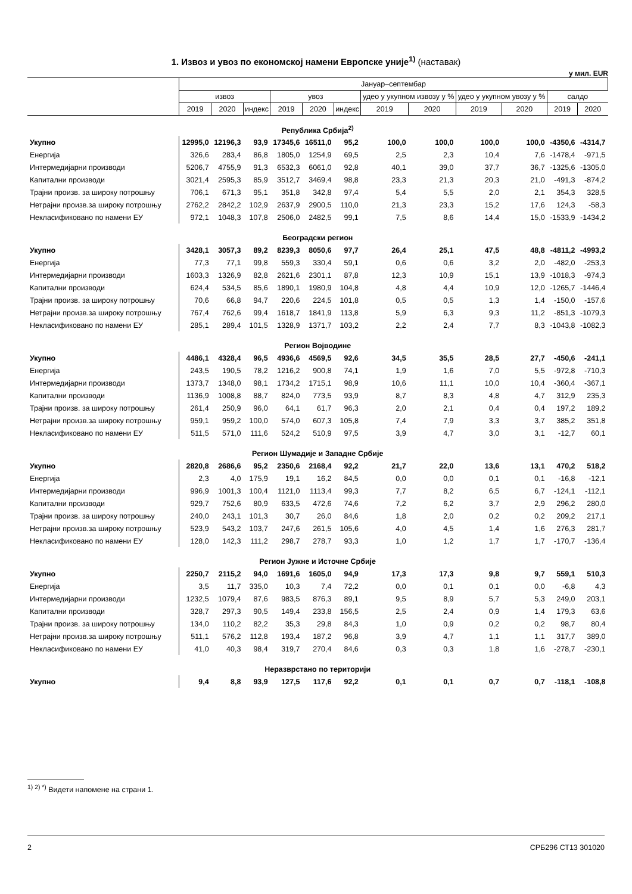1. Извоз и увоз по економској намени Европске уније<sup>1)</sup> (наставак)
у мил. EUR
| | Јануар–септембар | | | | | | | | | | | |
| --- | --- | --- | --- | --- | --- | --- | --- | --- | --- | --- | --- | --- |
| | извоз | | | увоз | | | удео у укупном извозу у % | | удео у укупном увозу у % | | салдо | |
| | 2019 | 2020 | индекс | 2019 | 2020 | индекс | 2019 | 2020 | 2019 | 2020 | 2019 | 2020 |
| Република Србија<sup>2)</sup> | | | | | | | | | | | | |
| Укупно | 12995,0 | 12196,3 | 93,9 | 17345,6 | 16511,0 | 95,2 | 100,0 | 100,0 | 100,0 | 100,0 | -4350,6 | -4314,7 |
| Енергија | 326,6 | 283,4 | 86,8 | 1805,0 | 1254,9 | 69,5 | 2,5 | 2,3 | 10,4 | 7,6 | -1478,4 | -971,5 |
| Интермедијарни производи | 5206,7 | 4755,9 | 91,3 | 6532,3 | 6061,0 | 92,8 | 40,1 | 39,0 | 37,7 | 36,7 | -1325,6 | -1305,0 |
| Капитални производи | 3021,4 | 2595,3 | 85,9 | 3512,7 | 3469,4 | 98,8 | 23,3 | 21,3 | 20,3 | 21,0 | -491,3 | -874,2 |
| Трајни произв. за широку потрошњу | 706,1 | 671,3 | 95,1 | 351,8 | 342,8 | 97,4 | 5,4 | 5,5 | 2,0 | 2,1 | 354,3 | 328,5 |
| Нетрајни произв.за широку потрошњу | 2762,2 | 2842,2 | 102,9 | 2637,9 | 2900,5 | 110,0 | 21,3 | 23,3 | 15,2 | 17,6 | 124,3 | -58,3 |
| Некласификовано по намени ЕУ | 972,1 | 1048,3 | 107,8 | 2506,0 | 2482,5 | 99,1 | 7,5 | 8,6 | 14,4 | 15,0 | -1533,9 | -1434,2 |
| Београдски регион | | | | | | | | | | | | |
| Укупно | 3428,1 | 3057,3 | 89,2 | 8239,3 | 8050,6 | 97,7 | 26,4 | 25,1 | 47,5 | 48,8 | -4811,2 | -4993,2 |
| Енергија | 77,3 | 77,1 | 99,8 | 559,3 | 330,4 | 59,1 | 0,6 | 0,6 | 3,2 | 2,0 | -482,0 | -253,3 |
| Интермедијарни производи | 1603,3 | 1326,9 | 82,8 | 2621,6 | 2301,1 | 87,8 | 12,3 | 10,9 | 15,1 | 13,9 | -1018,3 | -974,3 |
| Капитални производи | 624,4 | 534,5 | 85,6 | 1890,1 | 1980,9 | 104,8 | 4,8 | 4,4 | 10,9 | 12,0 | -1265,7 | -1446,4 |
| Трајни произв. за широку потрошњу | 70,6 | 66,8 | 94,7 | 220,6 | 224,5 | 101,8 | 0,5 | 0,5 | 1,3 | 1,4 | -150,0 | -157,6 |
| Нетрајни произв.за широку потрошњу | 767,4 | 762,6 | 99,4 | 1618,7 | 1841,9 | 113,8 | 5,9 | 6,3 | 9,3 | 11,2 | -851,3 | -1079,3 |
| Некласификовано по намени ЕУ | 285,1 | 289,4 | 101,5 | 1328,9 | 1371,7 | 103,2 | 2,2 | 2,4 | 7,7 | 8,3 | -1043,8 | -1082,3 |
| Регион Војводине | | | | | | | | | | | | |
| Укупно | 4486,1 | 4328,4 | 96,5 | 4936,6 | 4569,5 | 92,6 | 34,5 | 35,5 | 28,5 | 27,7 | -450,6 | -241,1 |
| Енергија | 243,5 | 190,5 | 78,2 | 1216,2 | 900,8 | 74,1 | 1,9 | 1,6 | 7,0 | 5,5 | -972,8 | -710,3 |
| Интермедијарни производи | 1373,7 | 1348,0 | 98,1 | 1734,2 | 1715,1 | 98,9 | 10,6 | 11,1 | 10,0 | 10,4 | -360,4 | -367,1 |
| Капитални производи | 1136,9 | 1008,8 | 88,7 | 824,0 | 773,5 | 93,9 | 8,7 | 8,3 | 4,8 | 4,7 | 312,9 | 235,3 |
| Трајни произв. за широку потрошњу | 261,4 | 250,9 | 96,0 | 64,1 | 61,7 | 96,3 | 2,0 | 2,1 | 0,4 | 0,4 | 197,2 | 189,2 |
| Нетрајни произв.за широку потрошњу | 959,1 | 959,2 | 100,0 | 574,0 | 607,3 | 105,8 | 7,4 | 7,9 | 3,3 | 3,7 | 385,2 | 351,8 |
| Некласификовано по намени ЕУ | 511,5 | 571,0 | 111,6 | 524,2 | 510,9 | 97,5 | 3,9 | 4,7 | 3,0 | 3,1 | -12,7 | 60,1 |
| Регион Шумадије и Западне Србије | | | | | | | | | | | | |
| Укупно | 2820,8 | 2686,6 | 95,2 | 2350,6 | 2168,4 | 92,2 | 21,7 | 22,0 | 13,6 | 13,1 | 470,2 | 518,2 |
| Енергија | 2,3 | 4,0 | 175,9 | 19,1 | 16,2 | 84,5 | 0,0 | 0,0 | 0,1 | 0,1 | -16,8 | -12,1 |
| Интермедијарни производи | 996,9 | 1001,3 | 100,4 | 1121,0 | 1113,4 | 99,3 | 7,7 | 8,2 | 6,5 | 6,7 | -124,1 | -112,1 |
| Капитални производи | 929,7 | 752,6 | 80,9 | 633,5 | 472,6 | 74,6 | 7,2 | 6,2 | 3,7 | 2,9 | 296,2 | 280,0 |
| Трајни произв. за широку потрошњу | 240,0 | 243,1 | 101,3 | 30,7 | 26,0 | 84,6 | 1,8 | 2,0 | 0,2 | 0,2 | 209,2 | 217,1 |
| Нетрајни произв.за широку потрошњу | 523,9 | 543,2 | 103,7 | 247,6 | 261,5 | 105,6 | 4,0 | 4,5 | 1,4 | 1,6 | 276,3 | 281,7 |
| Некласификовано по намени ЕУ | 128,0 | 142,3 | 111,2 | 298,7 | 278,7 | 93,3 | 1,0 | 1,2 | 1,7 | 1,7 | -170,7 | -136,4 |
| Регион Јужне и Источне Србије | | | | | | | | | | | | |
| Укупно | 2250,7 | 2115,2 | 94,0 | 1691,6 | 1605,0 | 94,9 | 17,3 | 17,3 | 9,8 | 9,7 | 559,1 | 510,3 |
| Енергија | 3,5 | 11,7 | 335,0 | 10,3 | 7,4 | 72,2 | 0,0 | 0,1 | 0,1 | 0,0 | -6,8 | 4,3 |
| Интермедијарни производи | 1232,5 | 1079,4 | 87,6 | 983,5 | 876,3 | 89,1 | 9,5 | 8,9 | 5,7 | 5,3 | 249,0 | 203,1 |
| Капитални производи | 328,7 | 297,3 | 90,5 | 149,4 | 233,8 | 156,5 | 2,5 | 2,4 | 0,9 | 1,4 | 179,3 | 63,6 |
| Трајни произв. за широку потрошњу | 134,0 | 110,2 | 82,2 | 35,3 | 29,8 | 84,3 | 1,0 | 0,9 | 0,2 | 0,2 | 98,7 | 80,4 |
| Нетрајни произв.за широку потрошњу | 511,1 | 576,2 | 112,8 | 193,4 | 187,2 | 96,8 | 3,9 | 4,7 | 1,1 | 1,1 | 317,7 | 389,0 |
| Некласификовано по намени ЕУ | 41,0 | 40,3 | 98,4 | 319,7 | 270,4 | 84,6 | 0,3 | 0,3 | 1,8 | 1,6 | -278,7 | -230,1 |
| Неразврстано по територији | | | | | | | | | | | | |
| Укупно | 9,4 | 8,8 | 93,9 | 127,5 | 117,6 | 92,2 | 0,1 | 0,1 | 0,7 | 0,7 | -118,1 | -108,8 |
<sup>1) 2) *)</sup> Видети напомене на страни 1.
2 СРБ296 СТ13 301020